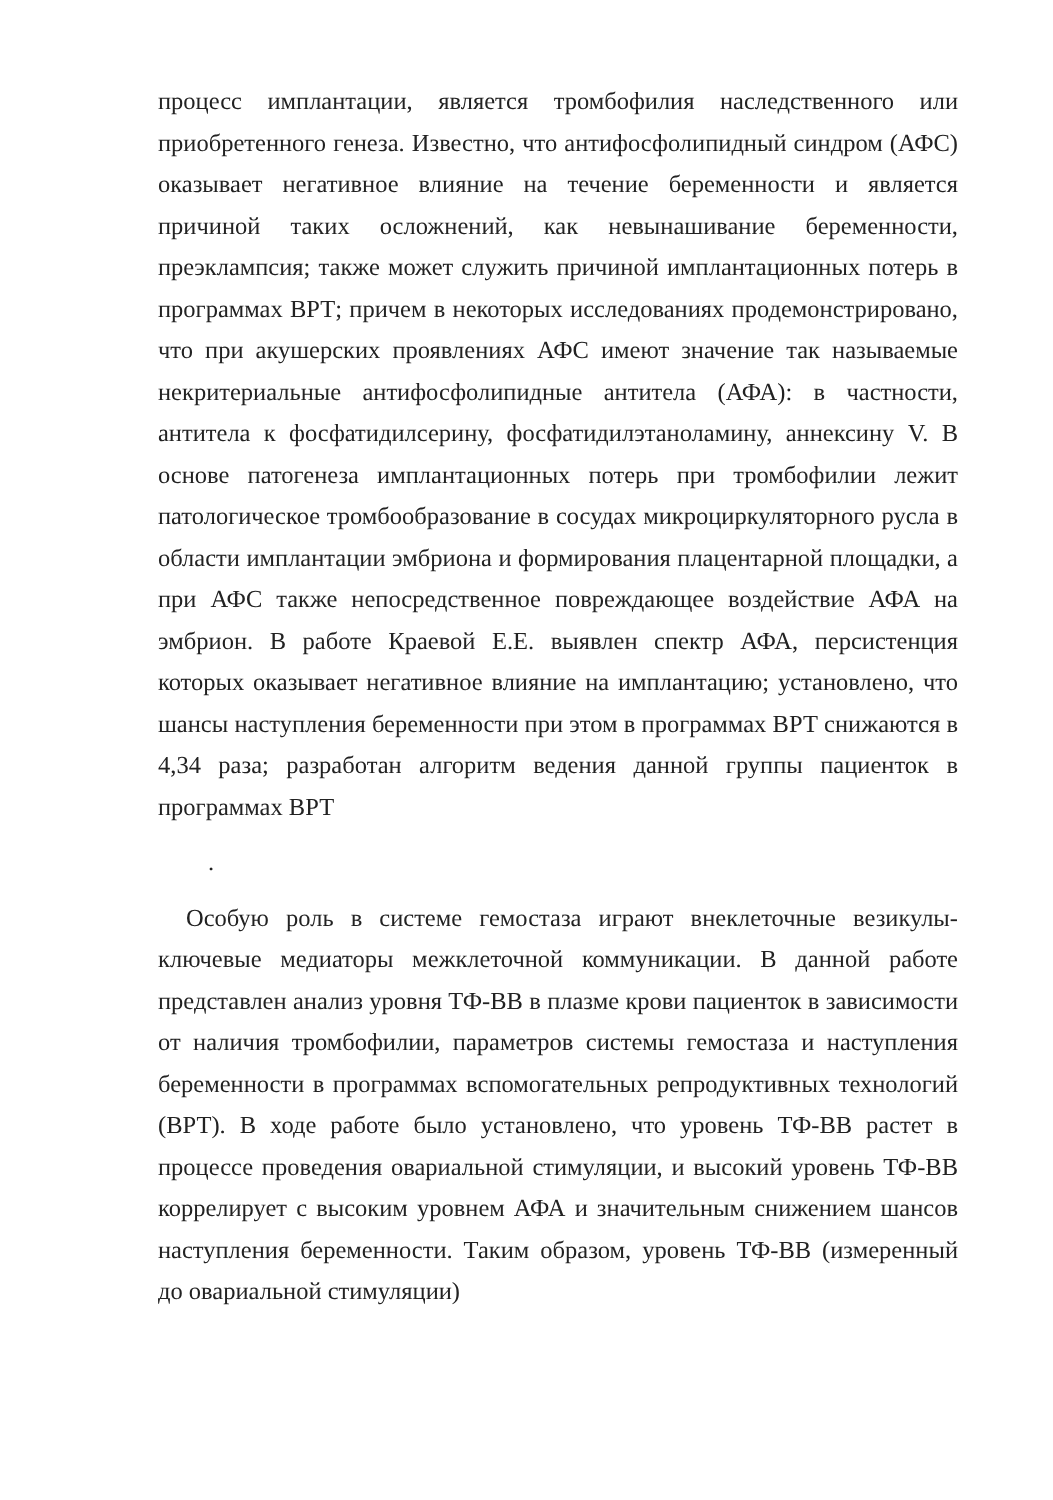процесс имплантации, является тромбофилия наследственного или приобретенного генеза. Известно, что антифосфолипидный синдром (АФС) оказывает негативное влияние на течение беременности и является причиной таких осложнений, как невынашивание беременности, преэклампсия; также может служить причиной имплантационных потерь в программах ВРТ; причем в некоторых исследованиях продемонстрировано, что при акушерских проявлениях АФС имеют значение так называемые некритериальные антифосфолипидные антитела (АФА): в частности, антитела к фосфатидилсерину, фосфатидилэтаноламину, аннексину V. В основе патогенеза имплантационных потерь при тромбофилии лежит патологическое тромбообразование в сосудах микроциркуляторного русла в области имплантации эмбриона и формирования плацентарной площадки, а при АФС также непосредственное повреждающее воздействие АФА на эмбрион. В работе Краевой Е.Е. выявлен спектр АФА, персистенция которых оказывает негативное влияние на имплантацию; установлено, что шансы наступления беременности при этом в программах ВРТ снижаются в 4,34 раза; разработан алгоритм ведения данной группы пациенток в программах ВРТ
.
Особую роль в системе гемостаза играют внеклеточные везикулы-ключевые медиаторы межклеточной коммуникации. В данной работе представлен анализ уровня ТФ-ВВ в плазме крови пациенток в зависимости от наличия тромбофилии, параметров системы гемостаза и наступления беременности в программах вспомогательных репродуктивных технологий (ВРТ). В ходе работе было установлено, что уровень ТФ-ВВ растет в процессе проведения овариальной стимуляции, и высокий уровень ТФ-ВВ коррелирует с высоким уровнем АФА и значительным снижением шансов наступления беременности. Таким образом, уровень ТФ-ВВ (измеренный до овариальной стимуляции)